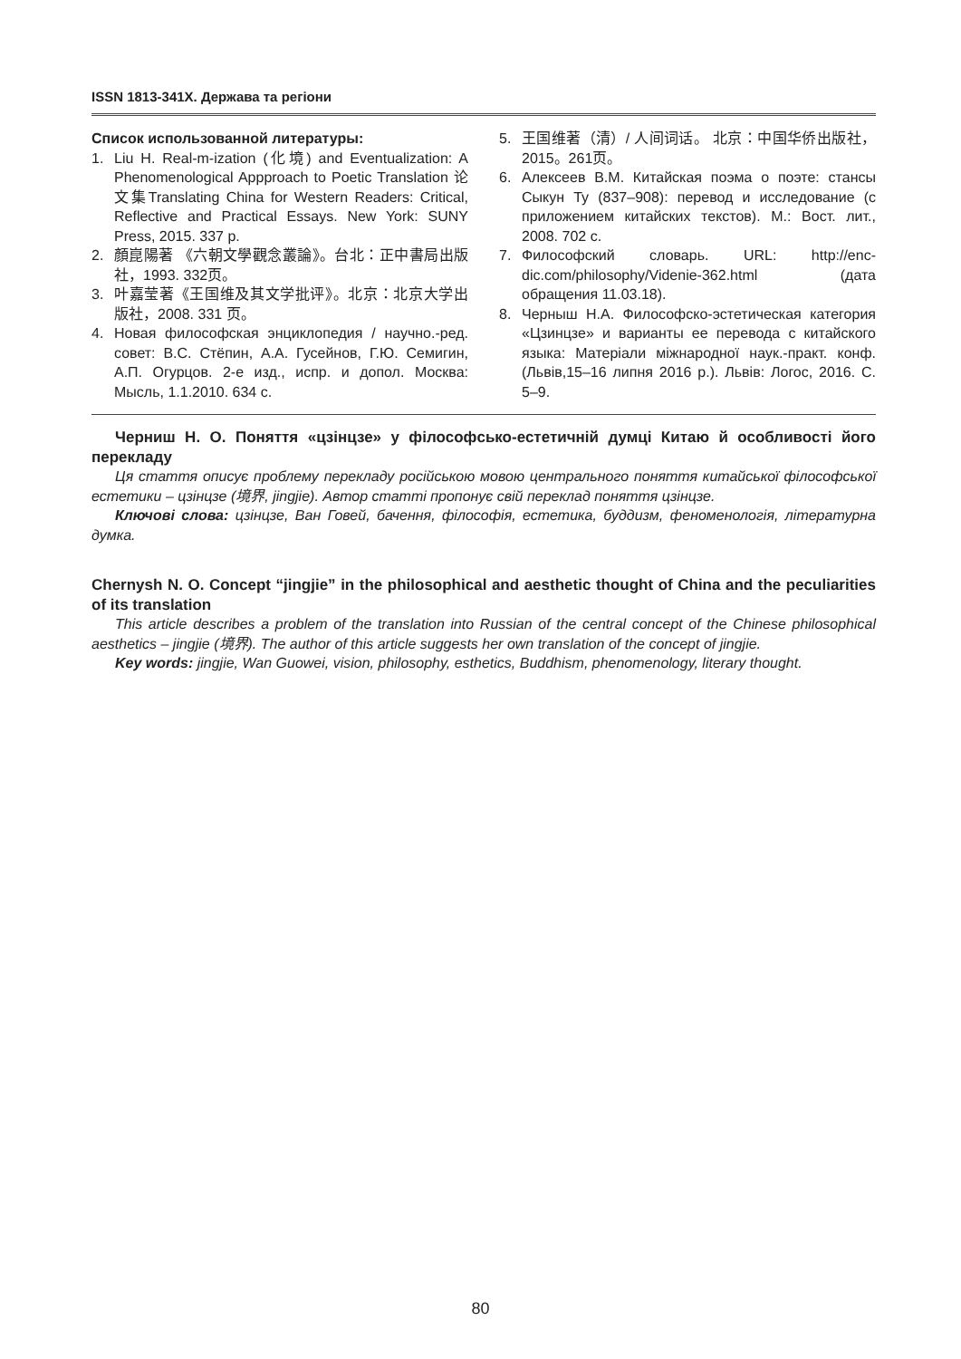ISSN 1813-341X. Держава та регіони
Список использованной литературы:
1. Liu H. Real-m-ization (化境) and Eventualization: A Phenomenological Appproach to Poetic Translation 论文集Translating China for Western Readers: Critical, Reflective and Practical Essays. New York: SUNY Press, 2015. 337 p.
2. 顏崑陽著 《六朝文學觀念叢論》。台北：正中書局出版社，1993. 332页。
3. 叶嘉莹著《王国维及其文学批评》。北京：北京大学出版社，2008. 331 页。
4. Новая философская энциклопедия / науч­но.-ред. совет: В.С. Стёпин, А.А. Гусейнов, Г.Ю. Семигин, А.П. Огурцов. 2-е изд., испр. и допол. Москва: Мысль, 1.1.2010. 634 с.
5. 王国维著（清）/ 人间词话。 北京：中国华侨出版社， 2015。261页。
6. Алексеев В.М. Китайская поэма о поэте: стансы Сыкун Ту (837–908): перевод и исследование (с приложением китайских текстов). М.: Вост. лит., 2008. 702 с.
7. Философский словарь. URL: http://enc-dic.com/philosophy/Videnie-362.html (дата обращения 11.03.18).
8. Черныш Н.А. Философско-эстетическая категория «Цзинцзе» и варианты ее перевода с китайского языка: Матеріали міжнародної наук.-практ. конф. (Львів,15–16 липня 2016 р.). Львів: Логос, 2016. С. 5–9.
Черниш Н. О. Поняття «цзінцзе» у філософсько-естетичній думці Китаю й особливості його перекладу
Ця стаття описує проблему перекладу російською мовою центрального поняття китайської філософської естетики – цзінцзе (境界, jingjie). Автор статті пропонує свій переклад поняття цзінцзе.
Ключові слова: цзінцзе, Ван Говей, бачення, філософія, естетика, буддизм, феноменологія, літературна думка.
Chernysh N. O. Concept “jingjie” in the philosophical and aesthetic thought of China and the peculiarities of its translation
This article describes a problem of the translation into Russian of the central concept of the Chinese philosophical aesthetics – jingjie (境界). The author of this article suggests her own translation of the concept of jingjie.
Key words: jingjie, Wan Guowei, vision, philosophy, esthetics, Buddhism, phenomenology, literary thought.
80